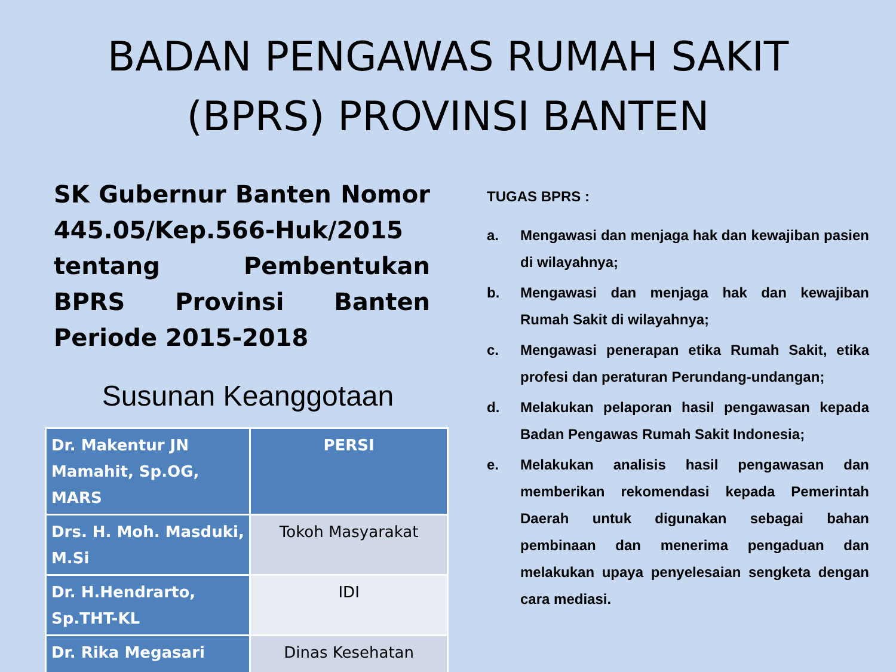BADAN PENGAWAS RUMAH SAKIT
(BPRS) PROVINSI BANTEN
SK Gubernur Banten Nomor 445.05/Kep.566-Huk/2015 tentang Pembentukan BPRS Provinsi Banten Periode 2015-2018
Susunan Keanggotaan
| Dr. Makentur JN Mamahit, Sp.OG, MARS | PERSI |
| Drs. H. Moh. Masduki, M.Si | Tokoh Masyarakat |
| Dr. H.Hendrarto, Sp.THT-KL | IDI |
| Dr. Rika Megasari | Dinas Kesehatan |
TUGAS BPRS :
a. Mengawasi dan menjaga hak dan kewajiban pasien di wilayahnya;
b. Mengawasi dan menjaga hak dan kewajiban Rumah Sakit di wilayahnya;
c. Mengawasi penerapan etika Rumah Sakit, etika profesi dan peraturan Perundang-undangan;
d. Melakukan pelaporan hasil pengawasan kepada Badan Pengawas Rumah Sakit Indonesia;
e. Melakukan analisis hasil pengawasan dan memberikan rekomendasi kepada Pemerintah Daerah untuk digunakan sebagai bahan pembinaan dan menerima pengaduan dan melakukan upaya penyelesaian sengketa dengan cara mediasi.